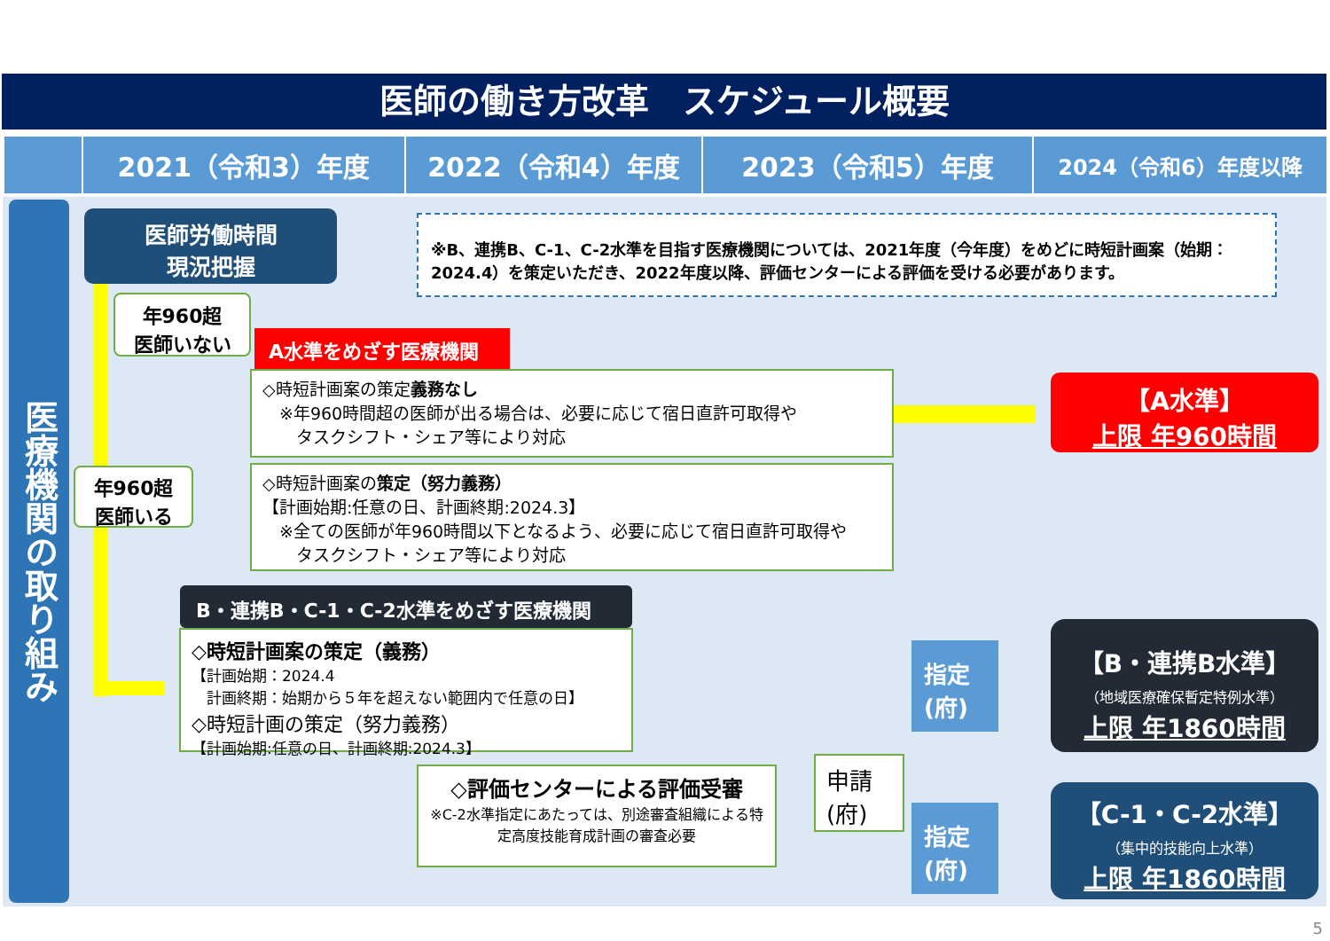医師の働き方改革　スケジュール概要
2021（令和3）年度 2022（令和4）年度 2023（令和5）年度
2024（令和6）年度以降
医療機関の取り組み
医師労働時間
現況把握
※B、連携B、C-1、C-2水準を目指す医療機関については、2021年度（今年度）をめどに時短計画案（始期：2024.4）を策定いただき、2022年度以降、評価センターによる評価を受ける必要があります。
年960超
医師いない
A水準をめざす医療機関
◇時短計画案の策定義務なし
　※年960時間超の医師が出る場合は、必要に応じて宿日直許可取得や
　　タスクシフト・シェア等により対応
【A水準】
上限 年960時間
年960超
医師いる
◇時短計画案の策定（努力義務）
【計画始期:任意の日、計画終期:2024.3】
　※全ての医師が年960時間以下となるよう、必要に応じて宿日直許可取得や
　　タスクシフト・シェア等により対応
B・連携B・C-1・C-2水準をめざす医療機関
◇時短計画案の策定（義務）
【計画始期：2024.4
　計画終期：始期から５年を超えない範囲内で任意の日】
◇時短計画の策定（努力義務）
【計画始期:任意の日、計画終期:2024.3】
◇評価センターによる評価受審
※C-2水準指定にあたっては、別途審査組織による特定高度技能育成計画の審査必要
申請
(府)
指定
(府)
指定
(府)
【B・連携B水準】
（地域医療確保暫定特例水準）
上限 年1860時間
【C-1・C-2水準】
（集中的技能向上水準）
上限 年1860時間
5